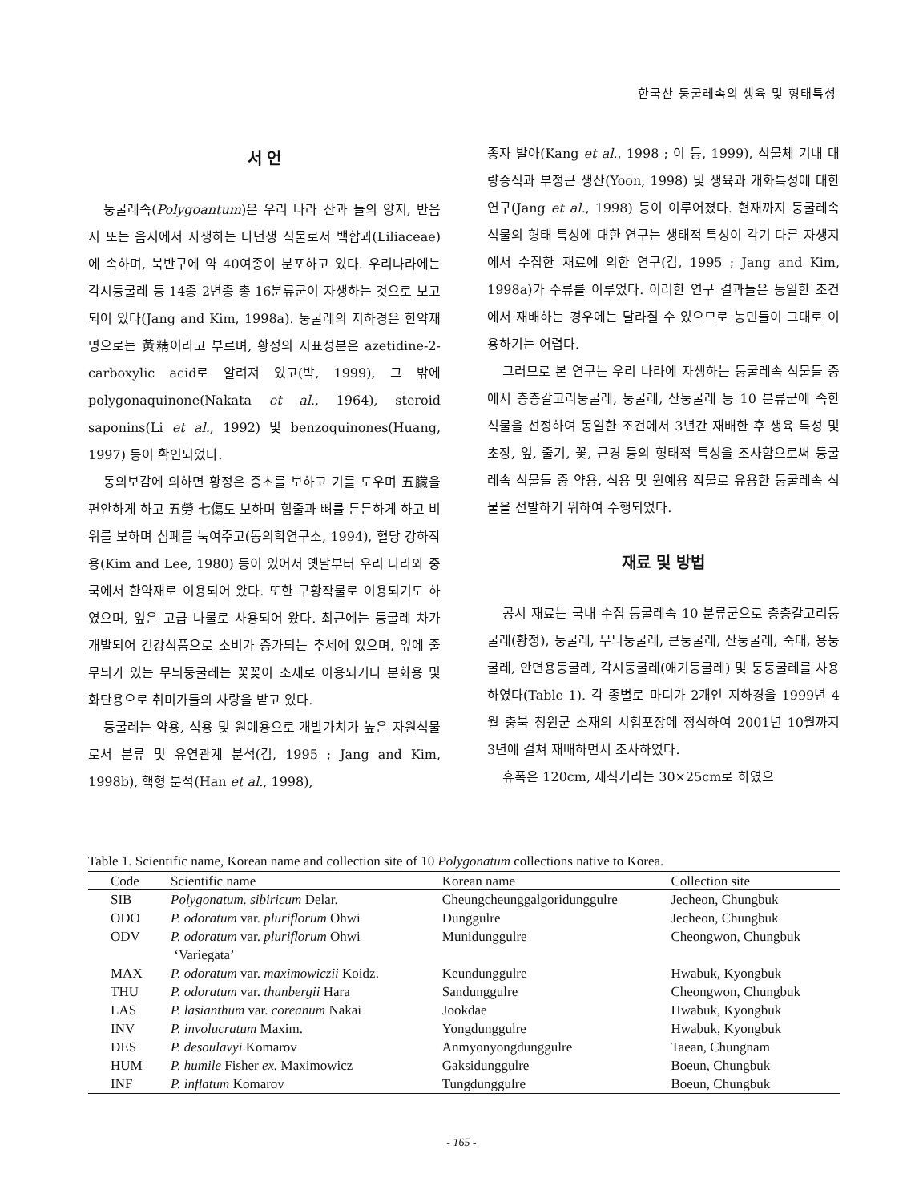한국산 둥굴레속의 생육 및 형태특성
서 언
둥굴레속(Polygoantum)은 우리 나라 산과 들의 양지, 반음지 또는 음지에서 자생하는 다년생 식물로서 백합과(Liliaceae)에 속하며, 북반구에 약 40여종이 분포하고 있다. 우리나라에는 각시둥굴레 등 14종 2변종 총 16분류군이 자생하는 것으로 보고되어 있다(Jang and Kim, 1998a). 둥굴레의 지하경은 한약재명으로는 黃精이라고 부르며, 황정의 지표성분은 azetidine-2-carboxylic acid로 알려져 있고(박, 1999), 그 밖에 polygonaquinone(Nakata et al., 1964), steroid saponins(Li et al., 1992) 및 benzoquinones(Huang, 1997) 등이 확인되었다.
동의보감에 의하면 황정은 중초를 보하고 기를 도우며 五臟을 편안하게 하고 五勞 七傷도 보하며 힘줄과 뼈를 튼튼하게 하고 비위를 보하며 심폐를 눅여주고(동의학연구소, 1994), 혈당 강하작용(Kim and Lee, 1980) 등이 있어서 옛날부터 우리 나라와 중국에서 한약재로 이용되어 왔다. 또한 구황작물로 이용되기도 하였으며, 잎은 고급 나물로 사용되어 왔다. 최근에는 둥굴레 차가 개발되어 건강식품으로 소비가 증가되는 추세에 있으며, 잎에 줄무늬가 있는 무늬둥굴레는 꽃꽂이 소재로 이용되거나 분화용 및 화단용으로 취미가들의 사랑을 받고 있다.
둥굴레는 약용, 식용 및 원예용으로 개발가치가 높은 자원식물로서 분류 및 유연관계 분석(김, 1995 ; Jang and Kim, 1998b), 핵형 분석(Han et al., 1998),
종자 발아(Kang et al., 1998 ; 이 등, 1999), 식물체 기내 대량증식과 부정근 생산(Yoon, 1998) 및 생육과 개화특성에 대한 연구(Jang et al., 1998) 등이 이루어졌다. 현재까지 둥굴레속 식물의 형태 특성에 대한 연구는 생태적 특성이 각기 다른 자생지에서 수집한 재료에 의한 연구(김, 1995 ; Jang and Kim, 1998a)가 주류를 이루었다. 이러한 연구 결과들은 동일한 조건에서 재배하는 경우에는 달라질 수 있으므로 농민들이 그대로 이용하기는 어렵다.
그러므로 본 연구는 우리 나라에 자생하는 둥굴레속 식물들 중에서 층층갈고리둥굴레, 둥굴레, 산둥굴레 등 10 분류군에 속한 식물을 선정하여 동일한 조건에서 3년간 재배한 후 생육 특성 및 초장, 잎, 줄기, 꽃, 근경 등의 형태적 특성을 조사함으로써 둥굴레속 식물들 중 약용, 식용 및 원예용 작물로 유용한 둥굴레속 식물을 선발하기 위하여 수행되었다.
재료 및 방법
공시 재료는 국내 수집 둥굴레속 10 분류군으로 층층갈고리둥굴레(황정), 둥굴레, 무늬둥굴레, 큰둥굴레, 산둥굴레, 죽대, 용둥굴레, 안면용둥굴레, 각시둥굴레(애기둥굴레) 및 퉁둥굴레를 사용하였다(Table 1). 각 종별로 마디가 2개인 지하경을 1999년 4월 충북 청원군 소재의 시험포장에 정식하여 2001년 10월까지 3년에 걸쳐 재배하면서 조사하였다.
휴폭은 120cm, 재식거리는 30×25cm로 하였으
Table 1. Scientific name, Korean name and collection site of 10 Polygonatum collections native to Korea.
| Code | Scientific name | Korean name | Collection site |
| --- | --- | --- | --- |
| SIB | Polygonatum. sibiricum Delar. | Cheungcheunggalgoridunggulre | Jecheon, Chungbuk |
| ODO | P. odoratum var. pluriflorum Ohwi | Dunggulre | Jecheon, Chungbuk |
| ODV | P. odoratum var. pluriflorum Ohwi ‘Variegata’ | Munidunggulre | Cheongwon, Chungbuk |
| MAX | P. odoratum var. maximowiczii Koidz. | Keundunggulre | Hwabuk, Kyongbuk |
| THU | P. odoratum var. thunbergii Hara | Sandunggulre | Cheongwon, Chungbuk |
| LAS | P. lasianthum var. coreanum Nakai | Jookdae | Hwabuk, Kyongbuk |
| INV | P. involucratum Maxim. | Yongdunggulre | Hwabuk, Kyongbuk |
| DES | P. desoulavyi Komarov | Anmyonyongdunggulre | Taean, Chungnam |
| HUM | P. humile Fisher ex. Maximowicz | Gaksidunggulre | Boeun, Chungbuk |
| INF | P. inflatum Komarov | Tungdunggulre | Boeun, Chungbuk |
- 165 -